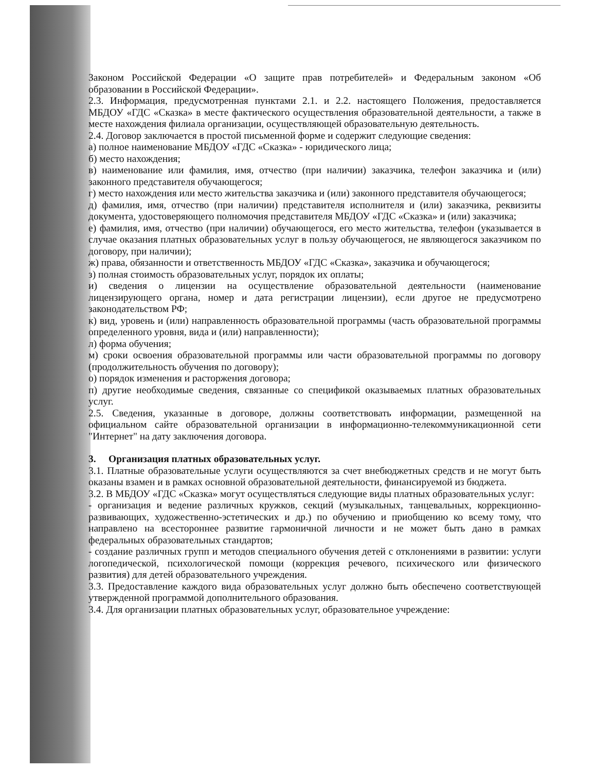Законом Российской Федерации «О защите прав потребителей» и Федеральным законом «Об образовании в Российской Федерации».
2.3. Информация, предусмотренная пунктами 2.1. и 2.2. настоящего Положения, предоставляется МБДОУ «ГДС «Сказка» в месте фактического осуществления образовательной деятельности, а также в месте нахождения филиала организации, осуществляющей образовательную деятельность.
2.4. Договор заключается в простой письменной форме и содержит следующие сведения:
а) полное наименование МБДОУ «ГДС «Сказка» - юридического лица;
б) место нахождения;
в) наименование или фамилия, имя, отчество (при наличии) заказчика, телефон заказчика и (или) законного представителя обучающегося;
г) место нахождения или место жительства заказчика и (или) законного представителя обучающегося;
д) фамилия, имя, отчество (при наличии) представителя исполнителя и (или) заказчика, реквизиты документа, удостоверяющего полномочия представителя МБДОУ «ГДС «Сказка» и (или) заказчика;
е) фамилия, имя, отчество (при наличии) обучающегося, его место жительства, телефон (указывается в случае оказания платных образовательных услуг в пользу обучающегося, не являющегося заказчиком по договору, при наличии);
ж) права, обязанности и ответственность МБДОУ «ГДС «Сказка», заказчика и обучающегося;
з) полная стоимость образовательных услуг, порядок их оплаты;
и) сведения о лицензии на осуществление образовательной деятельности (наименование лицензирующего органа, номер и дата регистрации лицензии), если другое не предусмотрено законодательством РФ;
к) вид, уровень и (или) направленность образовательной программы (часть образовательной программы определенного уровня, вида и (или) направленности);
л) форма обучения;
м) сроки освоения образовательной программы или части образовательной программы по договору (продолжительность обучения по договору);
о) порядок изменения и расторжения договора;
п) другие необходимые сведения, связанные со спецификой оказываемых платных образовательных услуг.
2.5. Сведения, указанные в договоре, должны соответствовать информации, размещенной на официальном сайте образовательной организации в информационно-телекоммуникационной сети "Интернет" на дату заключения договора.
3. Организация платных образовательных услуг.
3.1. Платные образовательные услуги осуществляются за счет внебюджетных средств и не могут быть оказаны взамен и в рамках основной образовательной деятельности, финансируемой из бюджета.
3.2. В МБДОУ «ГДС «Сказка» могут осуществляться следующие виды платных образовательных услуг:
- организация и ведение различных кружков, секций (музыкальных, танцевальных, коррекционно-развивающих, художественно-эстетических и др.) по обучению и приобщению ко всему тому, что направлено на всестороннее развитие гармоничной личности и не может быть дано в рамках федеральных образовательных стандартов;
- создание различных групп и методов специального обучения детей с отклонениями в развитии: услуги логопедической, психологической помощи (коррекция речевого, психического или физического развития) для детей образовательного учреждения.
3.3. Предоставление каждого вида образовательных услуг должно быть обеспечено соответствующей утвержденной программой дополнительного образования.
3.4. Для организации платных образовательных услуг, образовательное учреждение: